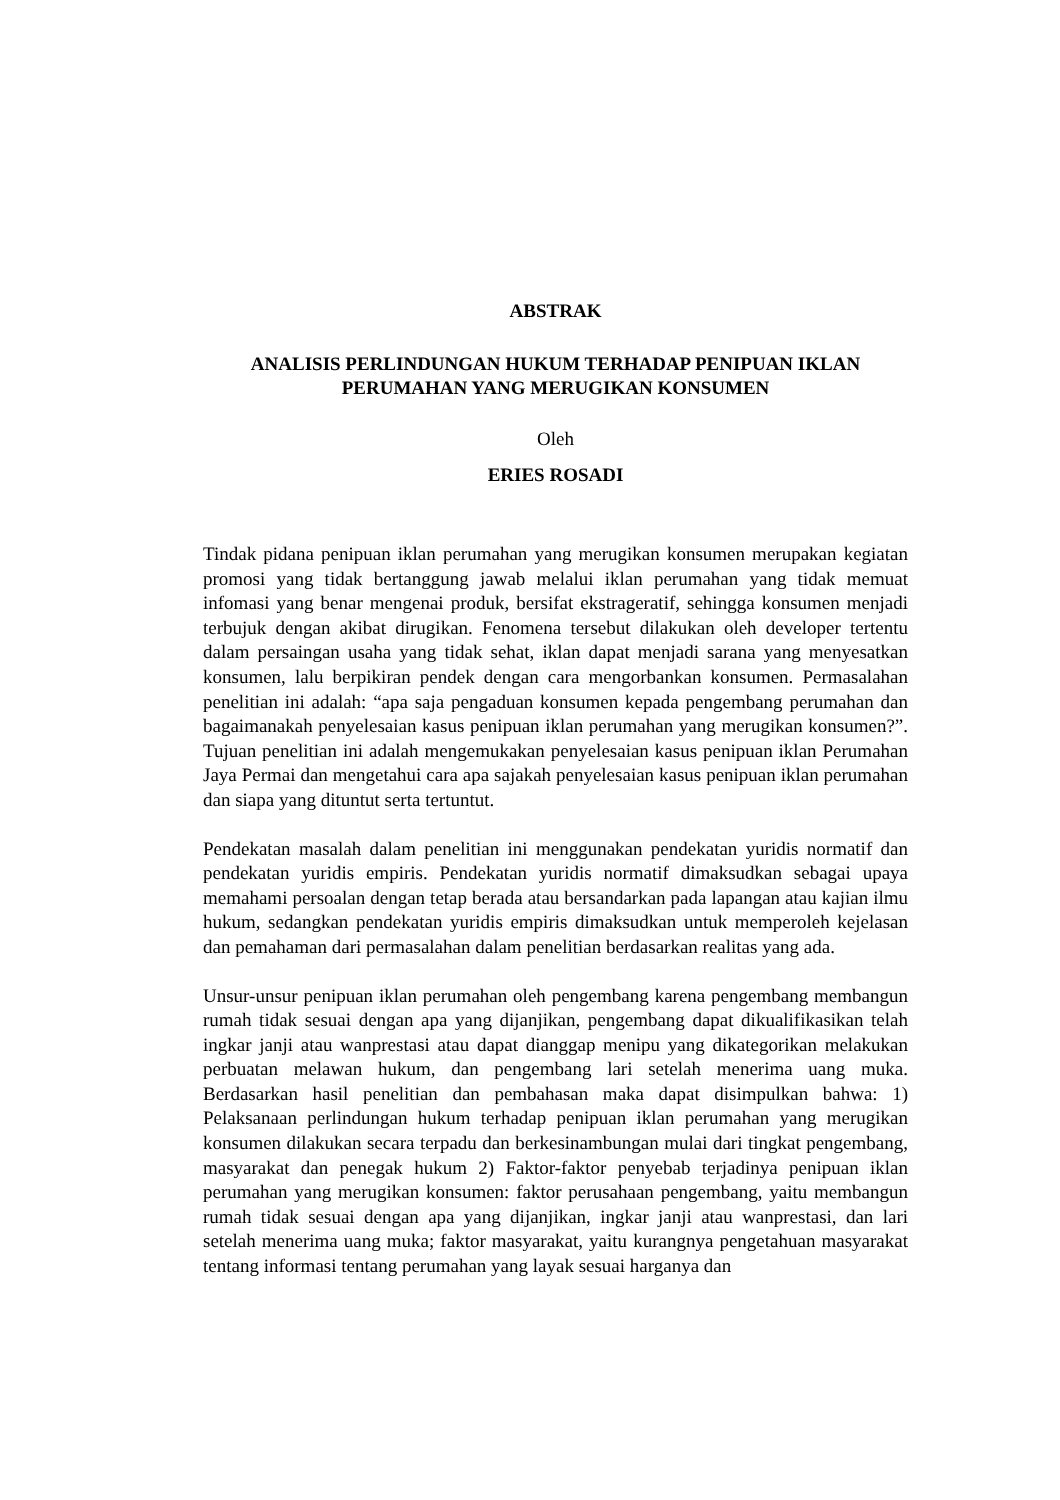ABSTRAK
ANALISIS PERLINDUNGAN HUKUM TERHADAP PENIPUAN IKLAN
PERUMAHAN YANG MERUGIKAN KONSUMEN
Oleh
ERIES ROSADI
Tindak pidana penipuan iklan perumahan yang merugikan konsumen merupakan kegiatan promosi yang tidak bertanggung jawab melalui iklan perumahan yang tidak memuat infomasi yang benar mengenai produk, bersifat ekstrageratif, sehingga konsumen menjadi terbujuk dengan akibat dirugikan. Fenomena tersebut dilakukan oleh developer tertentu dalam persaingan usaha yang tidak sehat, iklan dapat menjadi sarana yang menyesatkan konsumen, lalu berpikiran pendek dengan cara mengorbankan konsumen. Permasalahan penelitian ini adalah: “apa saja pengaduan konsumen kepada pengembang perumahan dan bagaimanakah penyelesaian kasus penipuan iklan perumahan yang merugikan konsumen?”. Tujuan penelitian ini adalah mengemukakan penyelesaian kasus penipuan iklan Perumahan Jaya Permai dan mengetahui cara apa sajakah penyelesaian kasus penipuan iklan perumahan dan siapa yang dituntut serta tertuntut.
Pendekatan masalah dalam penelitian ini menggunakan pendekatan yuridis normatif dan pendekatan yuridis empiris. Pendekatan yuridis normatif dimaksudkan sebagai upaya memahami persoalan dengan tetap berada atau bersandarkan pada lapangan atau kajian ilmu hukum, sedangkan pendekatan yuridis empiris dimaksudkan untuk memperoleh kejelasan dan pemahaman dari permasalahan dalam penelitian berdasarkan realitas yang ada.
Unsur-unsur penipuan iklan perumahan oleh pengembang karena pengembang membangun rumah tidak sesuai dengan apa yang dijanjikan, pengembang dapat dikualifikasikan telah ingkar janji atau wanprestasi atau dapat dianggap menipu yang dikategorikan melakukan perbuatan melawan hukum, dan pengembang lari setelah menerima uang muka. Berdasarkan hasil penelitian dan pembahasan maka dapat disimpulkan bahwa: 1) Pelaksanaan perlindungan hukum terhadap penipuan iklan perumahan yang merugikan konsumen dilakukan secara terpadu dan berkesinambungan mulai dari tingkat pengembang, masyarakat dan penegak hukum 2) Faktor-faktor penyebab terjadinya penipuan iklan perumahan yang merugikan konsumen: faktor perusahaan pengembang, yaitu membangun rumah tidak sesuai dengan apa yang dijanjikan, ingkar janji atau wanprestasi, dan lari setelah menerima uang muka; faktor masyarakat, yaitu kurangnya pengetahuan masyarakat tentang informasi tentang perumahan yang layak sesuai harganya dan